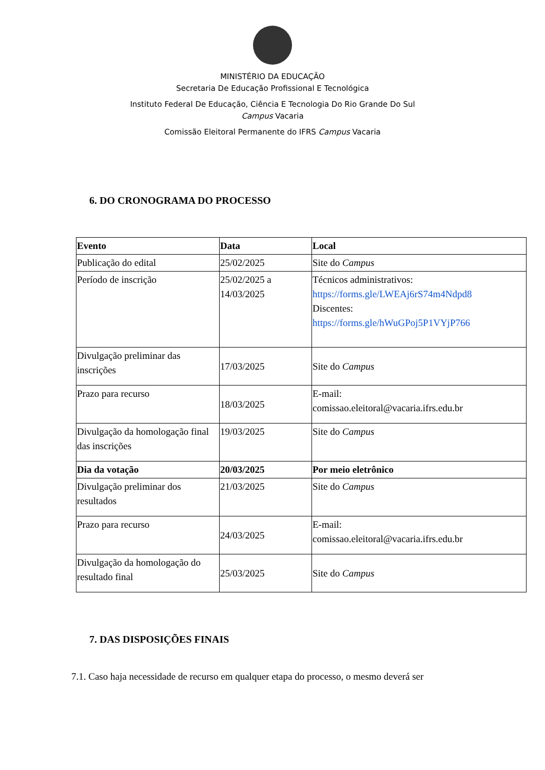MINISTÉRIO DA EDUCAÇÃO
Secretaria De Educação Profissional E Tecnológica
Instituto Federal De Educação, Ciência E Tecnologia Do Rio Grande Do Sul
Campus Vacaria
Comissão Eleitoral Permanente do IFRS Campus Vacaria
6. DO CRONOGRAMA DO PROCESSO
| Evento | Data | Local |
| Publicação do edital | 25/02/2025 | Site do Campus |
| Período de inscrição | 25/02/2025 a 14/03/2025 | Técnicos administrativos: https://forms.gle/LWEAj6rS74m4Ndpd8 Discentes: https://forms.gle/hWuGPoj5P1VYjP766 |
| Divulgação preliminar das inscrições | 17/03/2025 | Site do Campus |
| Prazo para recurso | 18/03/2025 | E-mail: comissao.eleitoral@vacaria.ifrs.edu.br |
| Divulgação da homologação final das inscrições | 19/03/2025 | Site do Campus |
| Dia da votação | 20/03/2025 | Por meio eletrônico |
| Divulgação preliminar dos resultados | 21/03/2025 | Site do Campus |
| Prazo para recurso | 24/03/2025 | E-mail: comissao.eleitoral@vacaria.ifrs.edu.br |
| Divulgação da homologação do resultado final | 25/03/2025 | Site do Campus |
7. DAS DISPOSIÇÕES FINAIS
7.1. Caso haja necessidade de recurso em qualquer etapa do processo, o mesmo deverá ser